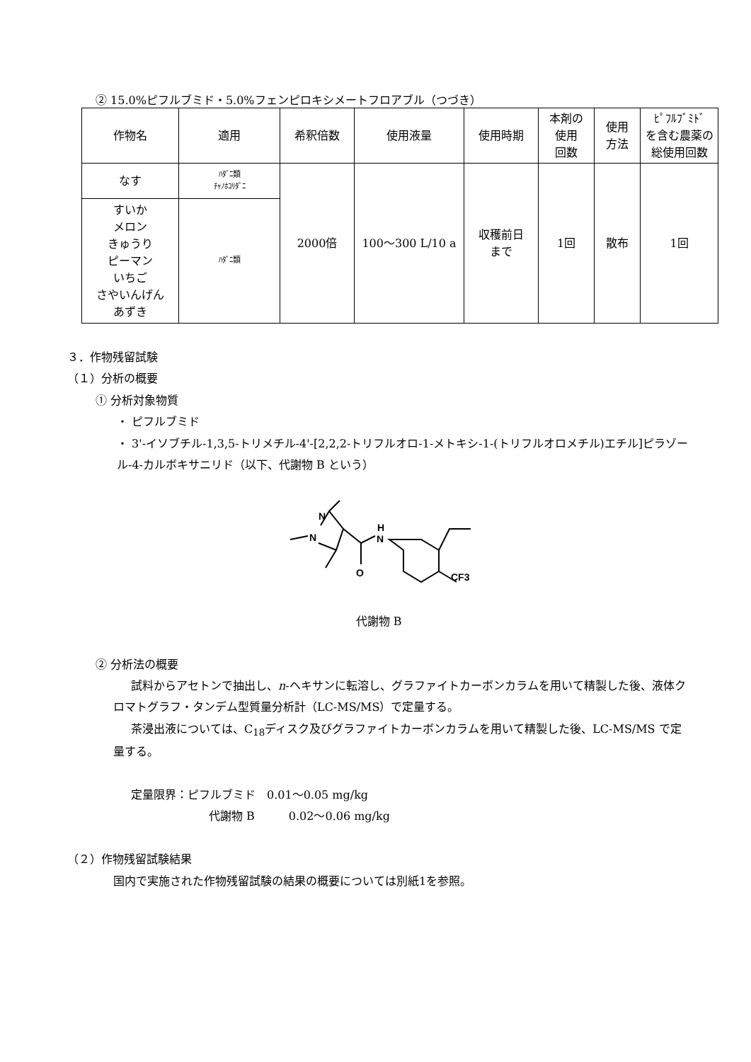② 15.0%ピフルブミド・5.0%フェンピロキシメートフロアブル（つづき）
| 作物名 | 適用 | 希釈倍数 | 使用液量 | 使用時期 | 本剤の 使用 回数 | 使用 方法 | ﾋﾟﾌﾙﾌﾞﾐﾄﾞ を含む農薬の 総使用回数 |
| --- | --- | --- | --- | --- | --- | --- | --- |
| なす | ﾊﾀﾞﾆ類 ﾁｬﾉﾎｺﾘﾀﾞﾆ | 2000倍 | 100～300 L/10 a | 収穫前日 まで | 1回 | 散布 | 1回 |
| すいか メロン きゅうり ピーマン いちご さやいんげん あずき | ﾊﾀﾞﾆ類 | | | | | | |
３．作物残留試験
（１）分析の概要
① 分析対象物質
・ ピフルブミド
・ 3'-イソブチル-1,3,5-トリメチル-4'-[2,2,2-トリフルオロ-1-メトキシ-1-(トリフルオロメチル)エチル]ピラゾール-4-カルボキサニリド（以下、代謝物 B という）
N
N
H
N
O
CF3
代謝物 B
② 分析法の概要
試料からアセトンで抽出し、n-ヘキサンに転溶し、グラファイトカーボンカラムを用いて精製した後、液体クロマトグラフ・タンデム型質量分析計（LC-MS/MS）で定量する。
茶浸出液については、C<sub>18</sub>ディスク及びグラファイトカーボンカラムを用いて精製した後、LC-MS/MS で定量する。
定量限界：ピフルブミド　0.01～0.05 mg/kg
代謝物 B　　　0.02～0.06 mg/kg
（２）作物残留試験結果
国内で実施された作物残留試験の結果の概要については別紙1を参照。